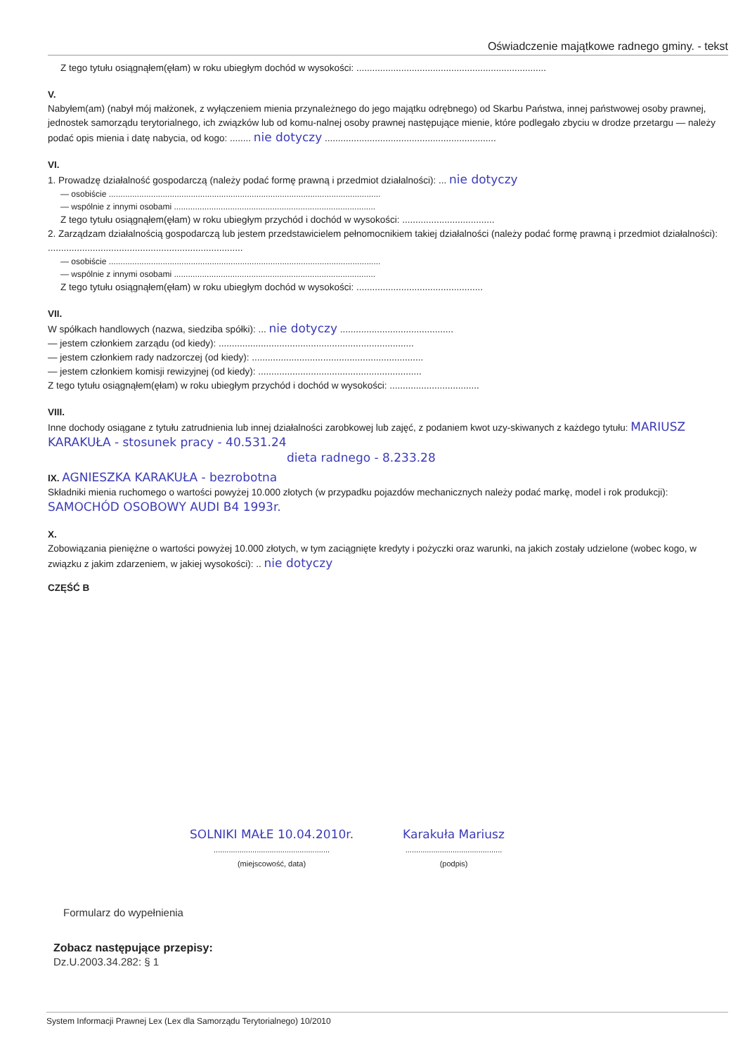Oświadczenie majątkowe radnego gminy. - tekst
Z tego tytułu osiągnąłem(ęłam) w roku ubiegłym dochód w wysokości: ........................................................................
V.
Nabyłem(am) (nabył mój małżonek, z wyłączeniem mienia przynależnego do jego majątku odrębnego) od Skarbu Państwa, innej państwowej osoby prawnej, jednostek samorządu terytorialnego, ich związków lub od komu-nalnej osoby prawnej następujące mienie, które podlegało zbyciu w drodze przetargu — należy podać opis mienia i datę nabycia, od kogo: ........ nie dotyczy .................................................................
VI.
1. Prowadzę działalność gospodarczą (należy podać formę prawną i przedmiot działalności): ... nie dotyczy
— osobiście ....................................................................................................................
— wspólnie z innymi osobami ......................................................................................
Z tego tytułu osiągnąłem(ęłam) w roku ubiegłym przychód i dochód w wysokości: ...................................
2. Zarządzam działalnością gospodarczą lub jestem przedstawicielem pełnomocnikiem takiej działalności (należy podać formę prawną i przedmiot działalności): ..........................................................................
— osobiście ....................................................................................................................
— wspólnie z innymi osobami ......................................................................................
Z tego tytułu osiągnąłem(ęłam) w roku ubiegłym dochód w wysokości: ................................................
VII.
W spółkach handlowych (nazwa, siedziba spółki): ... nie dotyczy ...........................................
— jestem członkiem zarządu (od kiedy): ..........................................................................
— jestem członkiem rady nadzorczej (od kiedy): .................................................................
— jestem członkiem komisji rewizyjnej (od kiedy): ..............................................................
Z tego tytułu osiągnąłem(ęłam) w roku ubiegłym przychód i dochód w wysokości: ..................................
VIII.
Inne dochody osiągane z tytułu zatrudnienia lub innej działalności zarobkowej lub zajęć, z podaniem kwot uzy-skiwanych z każdego tytułu: MARIUSZ KARAKUŁA - stosunek pracy - 40.531.24
dieta radnego - 8.233.28
IX. AGNIESZKA KARAKUŁA - bezrobotna
Składniki mienia ruchomego o wartości powyżej 10.000 złotych (w przypadku pojazdów mechanicznych należy podać markę, model i rok produkcji): SAMOCHÓD OSOBOWY AUDI B4 1993r.
X.
Zobowiązania pieniężne o wartości powyżej 10.000 złotych, w tym zaciągnięte kredyty i pożyczki oraz warunki, na jakich zostały udzielone (wobec kogo, w związku z jakim zdarzeniem, w jakiej wysokości): .. nie dotyczy
CZĘŚĆ B
SOLNIKI MAŁE 10.04.2010r.
......................................................
(miejscowość, data)
Karakuła Mariusz
.............................................
(podpis)
Formularz do wypełnienia
Zobacz następujące przepisy:
Dz.U.2003.34.282: § 1
System Informacji Prawnej Lex (Lex dla Samorządu Terytorialnego) 10/2010